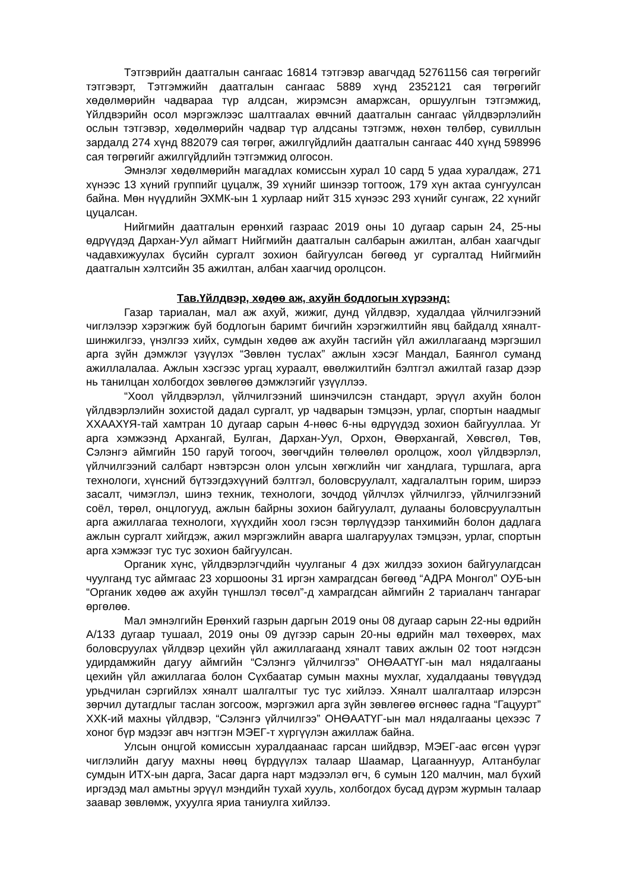Тэтгэврийн даатгалын сангаас 16814 тэтгэвэр авагчдад 52761156 сая төгрөгийг тэтгэвэрт, Тэтгэмжийн даатгалын сангаас 5889 хүнд 2352121 сая төгрөгийг хөдөлмөрийн чадвараа түр алдсан, жирэмсэн амаржсан, оршуулгын тэтгэмжид, Үйлдвэрийн осол мэргэжлээс шалтгаалах өвчний даатгалын сангаас үйлдвэрлэлийн ослын тэтгэвэр, хөдөлмөрийн чадвар түр алдсаны тэтгэмж, нөхөн төлбөр, сувиллын зардалд 274 хүнд 882079 сая төгрөг, ажилгүйдлийн даатгалын сангаас 440 хүнд 598996 сая төгрөгийг ажилгүйдлийн тэтгэмжид олгосон.
Эмнэлэг хөдөлмөрийн магадлах комиссын хурал 10 сард 5 удаа хуралдаж, 271 хүнээс 13 хүний группийг цуцалж, 39 хүнийг шинээр тогтоож, 179 хүн актаа сунгуулсан байна. Мөн нүүдлийн ЭХМК-ын 1 хурлаар нийт 315 хүнээс 293 хүнийг сунгаж, 22 хүнийг цуцалсан.
Нийгмийн даатгалын ерөнхий газраас 2019 оны 10 дугаар сарын 24, 25-ны өдрүүдэд Дархан-Уул аймагт Нийгмийн даатгалын салбарын ажилтан, албан хаагчдыг чадавхижуулах бүсийн сургалт зохион байгуулсан бөгөөд уг сургалтад Нийгмийн даатгалын хэлтсийн 35 ажилтан, албан хаагчид оролцсон.
Тав.Үйлдвэр, хөдөө аж, ахуйн бодлогын хүрээнд:
Газар тариалан, мал аж ахуй, жижиг, дунд үйлдвэр, худалдаа үйлчилгээний чиглэлээр хэрэгжиж буй бодлогын баримт бичгийн хэрэгжилтийн явц байдалд хяналт-шинжилгээ, үнэлгээ хийх, сумдын хөдөө аж ахуйн тасгийн үйл ажиллагаанд мэргэшил арга зүйн дэмжлэг үзүүлэх “Зөвлөн туслах” ажлын хэсэг Мандал, Баянгол суманд ажиллалалаа. Ажлын хэсгээс ургац хураалт, өвөлжилтийн бэлтгэл ажилтай газар дээр нь танилцан холбогдох зөвлөгөө дэмжлэгийг үзүүллээ.
“Хоол үйлдвэрлэл, үйлчилгээний шинэчилсэн стандарт, эрүүл ахуйн болон үйлдвэрлэлийн зохистой дадал сургалт, ур чадварын тэмцээн, урлаг, спортын наадмыг ХХААХҮЯ-тай хамтран 10 дугаар сарын 4-нөөс 6-ны өдрүүдэд зохион байгууллаа. Уг арга хэмжээнд Архангай, Булган, Дархан-Уул, Орхон, Өвөрхангай, Хөвсгөл, Төв, Сэлэнгэ аймгийн 150 гаруй тогооч, зөөгчдийн төлөөлөл оролцож, хоол үйлдвэрлэл, үйлчилгээний салбарт нэвтэрсэн олон улсын хөгжлийн чиг хандлага, туршлага, арга технологи, хүнсний бүтээгдэхүүний бэлтгэл, боловсруулалт, хадгалалтын горим, ширээ засалт, чимэглэл, шинэ техник, технологи, зочдод үйлчлэх үйлчилгээ, үйлчилгээний соёл, төрөл, онцлогууд, ажлын байрны зохион байгуулалт, дулааны боловсруулалтын арга ажиллагаа технологи, хүүхдийн хоол гэсэн төрлүүдээр танхимийн болон дадлага ажлын сургалт хийгдэж, ажил мэргэжлийн аварга шалгаруулах тэмцээн, урлаг, спортын арга хэмжээг тус тус зохион байгуулсан.
Органик хүнс, үйлдвэрлэгчдийн чуулганыг 4 дэх жилдээ зохион байгуулагдсан чуулганд тус аймгаас 23 хоршооны 31 иргэн хамрагдсан бөгөөд “АДРА Монгол” ОУБ-ын “Органик хөдөө аж ахуйн түншлэл төсөл”-д хамрагдсан аймгийн 2 тариаланч тангараг өргөлөө.
Мал эмнэлгийн Ерөнхий газрын даргын 2019 оны 08 дугаар сарын 22-ны өдрийн А/133 дугаар тушаал, 2019 оны 09 дүгээр сарын 20-ны өдрийн мал төхөөрөх, мах боловсруулах үйлдвэр цехийн үйл ажиллагаанд хяналт тавих ажлын 02 тоот нэгдсэн удирдамжийн дагуу аймгийн “Сэлэнгэ үйлчилгээ” ОНӨААТҮГ-ын мал нядалгааны цехийн үйл ажиллагаа болон Сүхбаатар сумын махны мухлаг, худалдааны төвүүдэд урьдчилан сэргийлэх хяналт шалгалтыг тус тус хийлээ. Хяналт шалгалтаар илэрсэн зөрчил дутагдлыг таслан зогсоож, мэргэжил арга зүйн зөвлөгөө өгснөөс гадна “Гацуурт” ХХК-ий махны үйлдвэр, “Сэлэнгэ үйлчилгээ” ОНӨААТҮГ-ын мал нядалгааны цехээс 7 хоног бүр мэдээг авч нэгтгэн МЭЕГ-т хүргүүлэн ажиллаж байна.
Улсын онцгой комиссын хуралдаанаас гарсан шийдвэр, МЭЕГ-аас өгсөн үүрэг чиглэлийн дагуу махны нөөц бүрдүүлэх талаар Шаамар, Цагааннуур, Алтанбулаг сумдын ИТХ-ын дарга, Засаг дарга нарт мэдээлэл өгч, 6 сумын 120 малчин, мал бүхий иргэдэд мал амьтны эрүүл мэндийн тухай хууль, холбогдох бусад дүрэм журмын талаар заавар зөвлөмж, ухуулга яриа таниулга хийлээ.